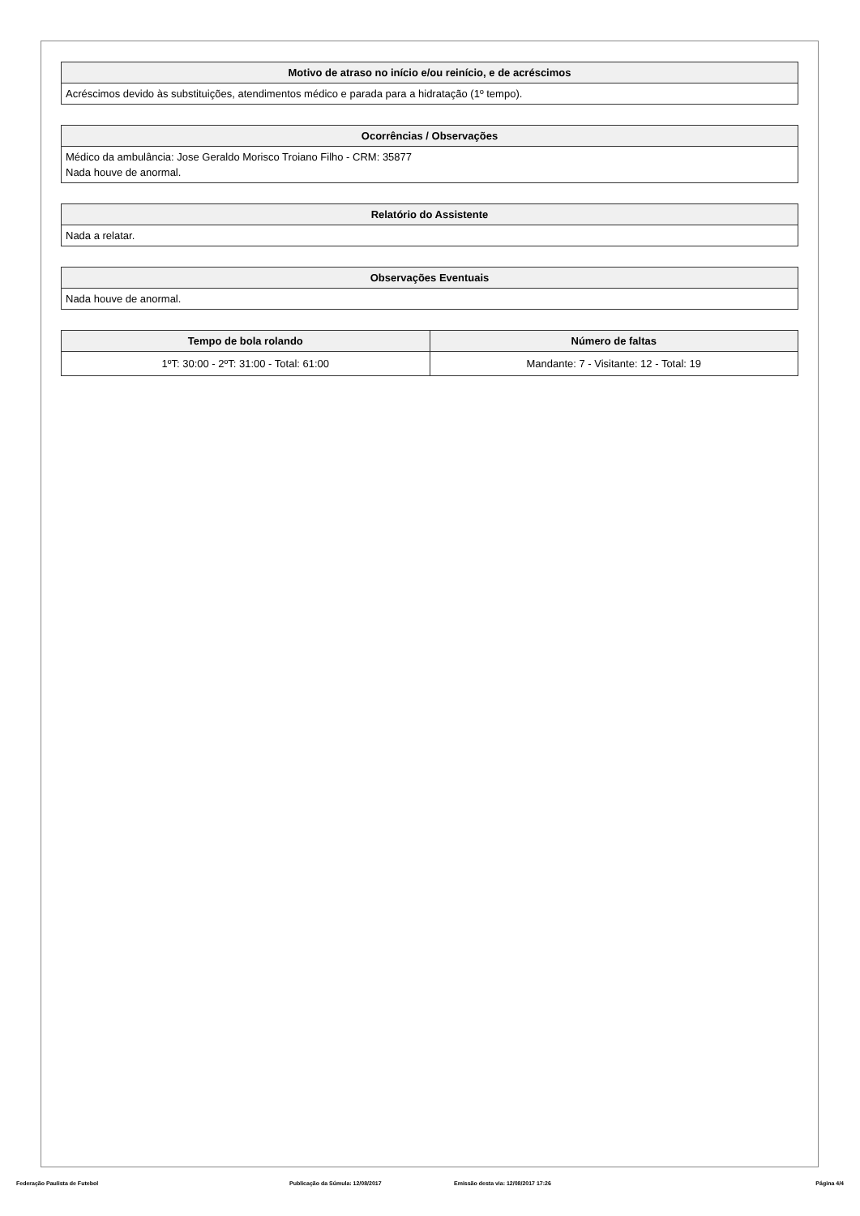| Motivo de atraso no início e/ou reinício, e de acréscimos |
| --- |
| Acréscimos devido às substituições, atendimentos médico e parada para a hidratação (1º tempo). |
| Ocorrências / Observações |
| --- |
| Médico da ambulância: Jose Geraldo Morisco Troiano Filho - CRM: 35877 Nada houve de anormal. |
| Relatório do Assistente |
| --- |
| Nada a relatar. |
| Observações Eventuais |
| --- |
| Nada houve de anormal. |
| Tempo de bola rolando | Número de faltas |
| --- | --- |
| 1ºT: 30:00 - 2ºT: 31:00 - Total: 61:00 | Mandante: 7 - Visitante: 12 - Total: 19 |
Federação Paulista de Futebol Publicação da Súmula: 12/08/2017 Emissão desta via: 12/08/2017 17:26 Página 4/4